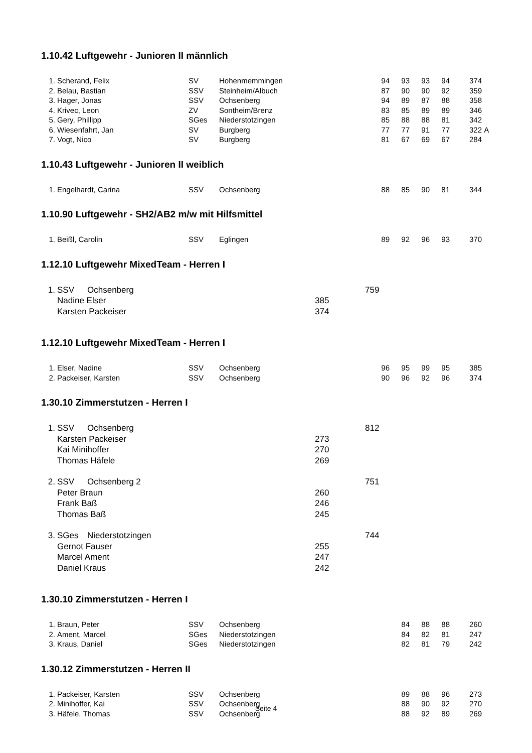1.10.42 Luftgewehr - Junioren II männlich
| 1. | Scherand, Felix | SV | Hohenmemmingen | 94 | 93 | 93 | 94 | 374 | |
| 2. | Belau, Bastian | SSV | Steinheim/Albuch | 87 | 90 | 90 | 92 | 359 | |
| 3. | Hager, Jonas | SSV | Ochsenberg | 94 | 89 | 87 | 88 | 358 | |
| 4. | Krivec, Leon | ZV | Sontheim/Brenz | 83 | 85 | 89 | 89 | 346 | |
| 5. | Gery, Phillipp | SGes | Niederstotzingen | 85 | 88 | 88 | 81 | 342 | |
| 6. | Wiesenfahrt, Jan | SV | Burgberg | 77 | 77 | 91 | 77 | 322 | A |
| 7. | Vogt, Nico | SV | Burgberg | 81 | 67 | 69 | 67 | 284 | |
1.10.43 Luftgewehr - Junioren II weiblich
| 1. | Engelhardt, Carina | SSV | Ochsenberg | 88 | 85 | 90 | 81 | 344 |
1.10.90 Luftgewehr - SH2/AB2 m/w mit Hilfsmittel
| 1. | Beißl, Carolin | SSV | Eglingen | 89 | 92 | 96 | 93 | 370 |
1.12.10 Luftgewehr MixedTeam - Herren I
| 1. | SSV | Ochsenberg | | 759 |
| | Nadine Elser | | 385 | |
| | Karsten Packeiser | | 374 | |
1.12.10 Luftgewehr MixedTeam - Herren I
| 1. | Elser, Nadine | SSV | Ochsenberg | 96 | 95 | 99 | 95 | 385 |
| 2. | Packeiser, Karsten | SSV | Ochsenberg | 90 | 96 | 92 | 96 | 374 |
1.30.10 Zimmerstutzen - Herren I
| 1. | SSV | Ochsenberg | | 812 |
| | Karsten Packeiser | | 273 | |
| | Kai Minihoffer | | 270 | |
| | Thomas Häfele | | 269 | |
| 2. | SSV | Ochsenberg 2 | | 751 |
| | Peter Braun | | 260 | |
| | Frank Baß | | 246 | |
| | Thomas Baß | | 245 | |
| 3. | SGes | Niederstotzingen | | 744 |
| | Gernot Fauser | | 255 | |
| | Marcel Ament | | 247 | |
| | Daniel Kraus | | 242 | |
1.30.10 Zimmerstutzen - Herren I
| 1. | Braun, Peter | SSV | Ochsenberg | | 84 | 88 | 88 | 260 |
| 2. | Ament, Marcel | SGes | Niederstotzingen | | 84 | 82 | 81 | 247 |
| 3. | Kraus, Daniel | SGes | Niederstotzingen | | 82 | 81 | 79 | 242 |
1.30.12 Zimmerstutzen - Herren II
| 1. | Packeiser, Karsten | SSV | Ochsenberg | | 89 | 88 | 96 | 273 |
| 2. | Minihoffer, Kai | SSV | Ochsenberg | | 88 | 90 | 92 | 270 |
| 3. | Häfele, Thomas | SSV | Ochsenberg | | 88 | 92 | 89 | 269 |
Seite 4